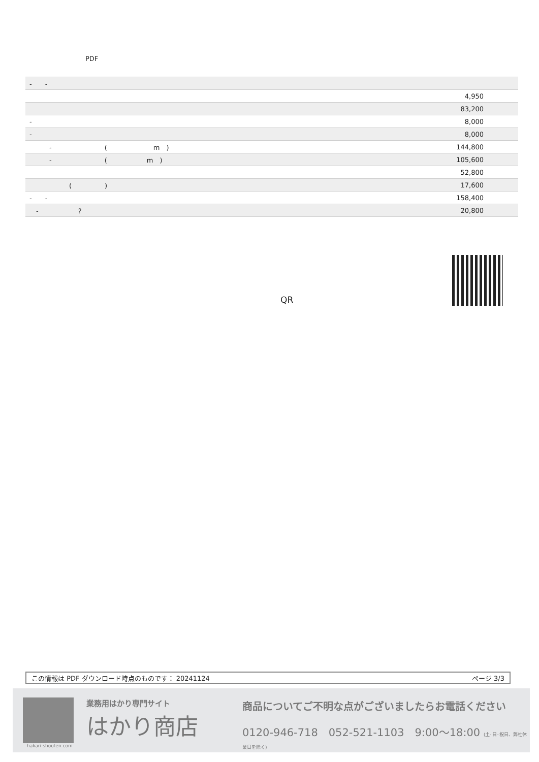PDF
| - - | |
| | 4,950 |
| | 83,200 |
| - | 8,000 |
| - | 8,000 |
| - ( m ) | 144,800 |
| - ( m ) | 105,600 |
| | 52,800 |
| ( ) | 17,600 |
| - - | 158,400 |
| - ? | 20,800 |
QR
この情報は PDF ダウンロード時点のものです： 20241124 ページ 3/3
業務用はかり専門サイト
はかり商店
商品についてご不明な点がございましたらお電話ください
0120-946-718　052-521-1103　9:00〜18:00 (土･日･祝日、弊社休業日を除く)
hakari-shouten.com